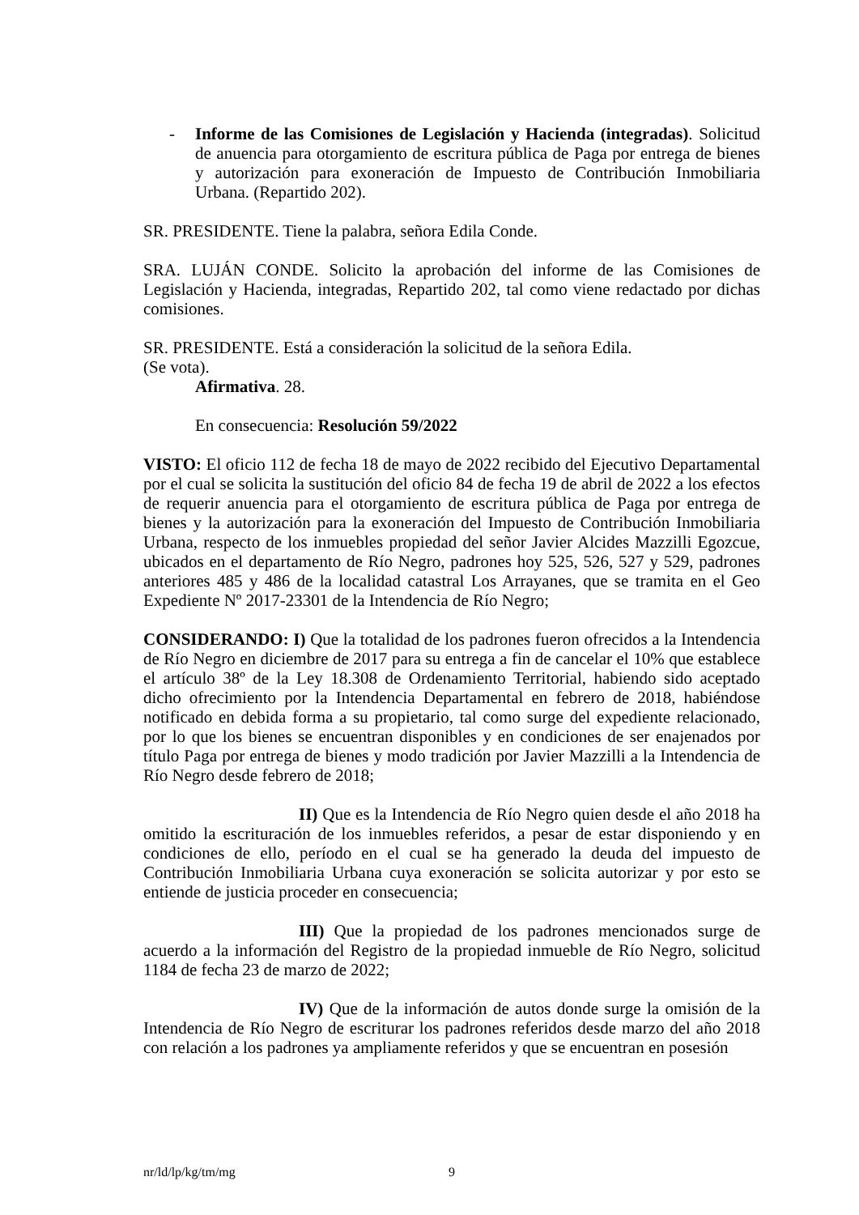- Informe de las Comisiones de Legislación y Hacienda (integradas). Solicitud de anuencia para otorgamiento de escritura pública de Paga por entrega de bienes y autorización para exoneración de Impuesto de Contribución Inmobiliaria Urbana. (Repartido 202).
SR. PRESIDENTE. Tiene la palabra, señora Edila Conde.
SRA. LUJÁN CONDE. Solicito la aprobación del informe de las Comisiones de Legislación y Hacienda, integradas, Repartido 202, tal como viene redactado por dichas comisiones.
SR. PRESIDENTE. Está a consideración la solicitud de la señora Edila.
(Se vota).
Afirmativa. 28.
En consecuencia: Resolución 59/2022
VISTO: El oficio 112 de fecha 18 de mayo de 2022 recibido del Ejecutivo Departamental por el cual se solicita la sustitución del oficio 84 de fecha 19 de abril de 2022 a los efectos de requerir anuencia para el otorgamiento de escritura pública de Paga por entrega de bienes y la autorización para la exoneración del Impuesto de Contribución Inmobiliaria Urbana, respecto de los inmuebles propiedad del señor Javier Alcides Mazzilli Egozcue, ubicados en el departamento de Río Negro, padrones hoy 525, 526, 527 y 529, padrones anteriores 485 y 486 de la localidad catastral Los Arrayanes, que se tramita en el Geo Expediente Nº 2017-23301 de la Intendencia de Río Negro;
CONSIDERANDO: I) Que la totalidad de los padrones fueron ofrecidos a la Intendencia de Río Negro en diciembre de 2017 para su entrega a fin de cancelar el 10% que establece el artículo 38º de la Ley 18.308 de Ordenamiento Territorial, habiendo sido aceptado dicho ofrecimiento por la Intendencia Departamental en febrero de 2018, habiéndose notificado en debida forma a su propietario, tal como surge del expediente relacionado, por lo que los bienes se encuentran disponibles y en condiciones de ser enajenados por título Paga por entrega de bienes y modo tradición por Javier Mazzilli a la Intendencia de Río Negro desde febrero de 2018;
II) Que es la Intendencia de Río Negro quien desde el año 2018 ha omitido la escrituración de los inmuebles referidos, a pesar de estar disponiendo y en condiciones de ello, período en el cual se ha generado la deuda del impuesto de Contribución Inmobiliaria Urbana cuya exoneración se solicita autorizar y por esto se entiende de justicia proceder en consecuencia;
III) Que la propiedad de los padrones mencionados surge de acuerdo a la información del Registro de la propiedad inmueble de Río Negro, solicitud 1184 de fecha 23 de marzo de 2022;
IV) Que de la información de autos donde surge la omisión de la Intendencia de Río Negro de escriturar los padrones referidos desde marzo del año 2018 con relación a los padrones ya ampliamente referidos y que se encuentran en posesión
nr/ld/lp/kg/tm/mg 9